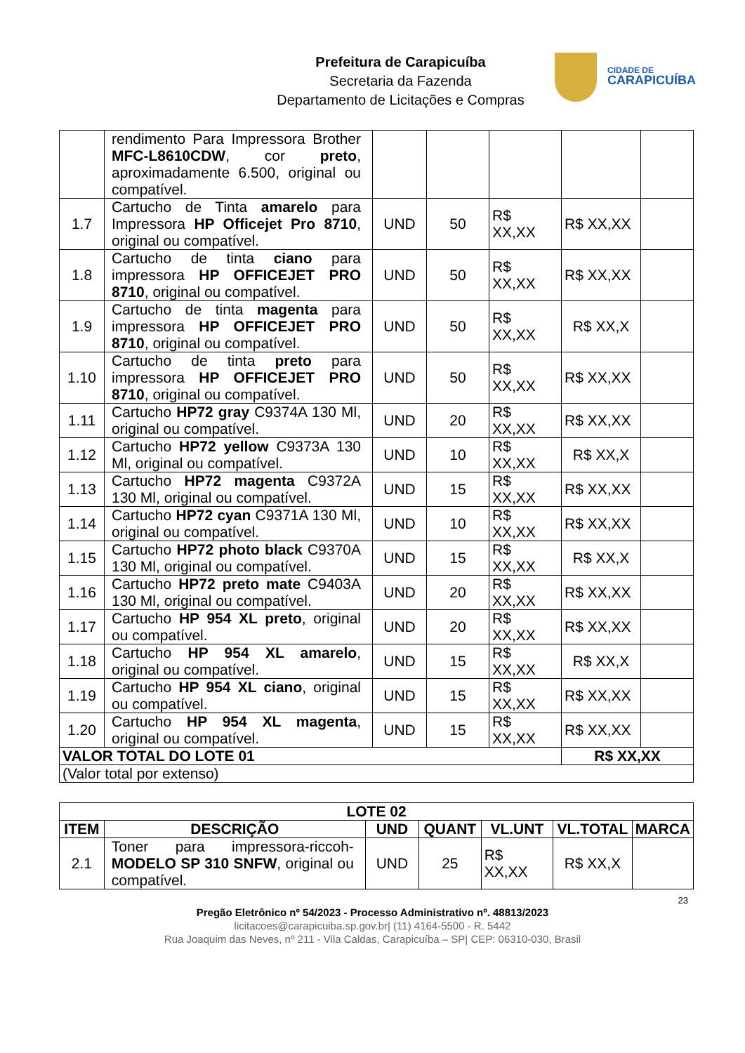Prefeitura de Carapicuíba
Secretaria da Fazenda
Departamento de Licitações e Compras
CIDADE DE
CARAPICUÍBA
| | rendimento Para Impressora Brother MFC-L8610CDW , cor preto , aproximadamente 6.500, original ou compatível. | | | | | |
| 1.7 | Cartucho de Tinta amarelo para Impressora HP Officejet Pro 8710 , original ou compatível. | UND | 50 | R$ XX,XX | R$ XX,XX | |
| 1.8 | Cartucho de tinta ciano para impressora HP OFFICEJET PRO 8710 , original ou compatível. | UND | 50 | R$ XX,XX | R$ XX,XX | |
| 1.9 | Cartucho de tinta magenta para impressora HP OFFICEJET PRO 8710 , original ou compatível. | UND | 50 | R$ XX,XX | R$ XX,X | |
| 1.10 | Cartucho de tinta preto para impressora HP OFFICEJET PRO 8710 , original ou compatível. | UND | 50 | R$ XX,XX | R$ XX,XX | |
| 1.11 | Cartucho HP72 gray C9374A 130 Ml, original ou compatível. | UND | 20 | R$ XX,XX | R$ XX,XX | |
| 1.12 | Cartucho HP72 yellow C9373A 130 Ml, original ou compatível. | UND | 10 | R$ XX,XX | R$ XX,X | |
| 1.13 | Cartucho HP72 magenta C9372A 130 Ml, original ou compatível. | UND | 15 | R$ XX,XX | R$ XX,XX | |
| 1.14 | Cartucho HP72 cyan C9371A 130 Ml, original ou compatível. | UND | 10 | R$ XX,XX | R$ XX,XX | |
| 1.15 | Cartucho HP72 photo black C9370A 130 Ml, original ou compatível. | UND | 15 | R$ XX,XX | R$ XX,X | |
| 1.16 | Cartucho HP72 preto mate C9403A 130 Ml, original ou compatível. | UND | 20 | R$ XX,XX | R$ XX,XX | |
| 1.17 | Cartucho HP 954 XL preto , original ou compatível. | UND | 20 | R$ XX,XX | R$ XX,XX | |
| 1.18 | Cartucho HP 954 XL amarelo , original ou compatível. | UND | 15 | R$ XX,XX | R$ XX,X | |
| 1.19 | Cartucho HP 954 XL ciano , original ou compatível. | UND | 15 | R$ XX,XX | R$ XX,XX | |
| 1.20 | Cartucho HP 954 XL magenta , original ou compatível. | UND | 15 | R$ XX,XX | R$ XX,XX | |
| VALOR TOTAL DO LOTE 01 | | | | | R$ XX,XX | |
| (Valor total por extenso) | | | | | | |
| LOTE 02 | | | | | | |
| --- | --- | --- | --- | --- | --- | --- |
| ITEM | DESCRIÇÃO | UND | QUANT | VL.UNT | VL.TOTAL | MARCA |
| 2.1 | Toner para impressora-riccoh- MODELO SP 310 SNFW , original ou compatível. | UND | 25 | R$ XX,XX | R$ XX,X | |
23
Pregão Eletrônico nº 54/2023 - Processo Administrativo nº. 48813/2023
licitacoes@carapicuiba.sp.gov.br| (11) 4164-5500 - R. 5442
Rua Joaquim das Neves, nº 211 - Vila Caldas, Carapicuíba – SP| CEP: 06310-030, Brasil